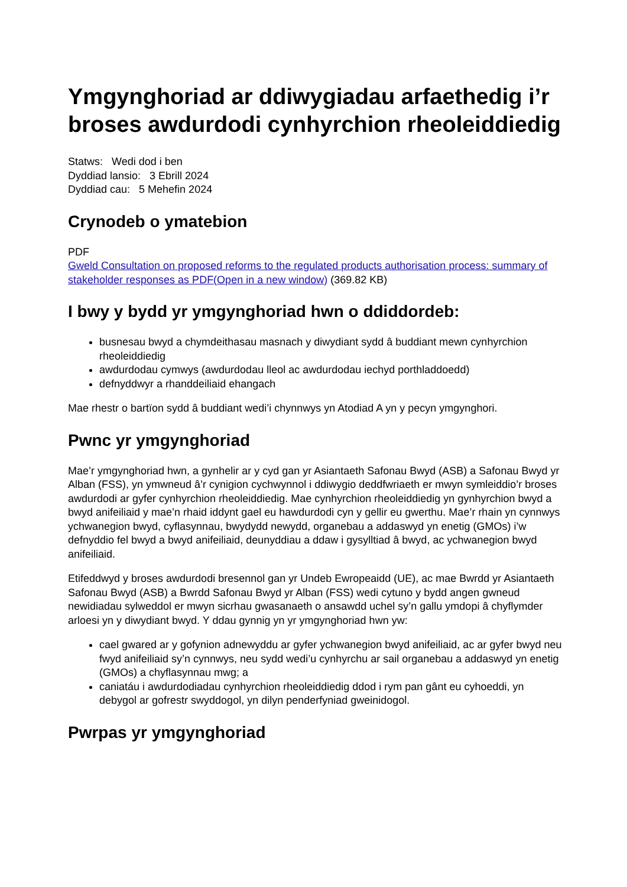Ymgynghoriad ar ddiwygiadau arfaethedig i’r broses awdurdodi cynhyrchion rheoleiddiedig
Statws: Wedi dod i ben
Dyddiad lansio: 3 Ebrill 2024
Dyddiad cau: 5 Mehefin 2024
Crynodeb o ymatebion
PDF
Gweld Consultation on proposed reforms to the regulated products authorisation process: summary of stakeholder responses as PDF(Open in a new window) (369.82 KB)
I bwy y bydd yr ymgynghoriad hwn o ddiddordeb:
busnesau bwyd a chymdeithasau masnach y diwydiant sydd â buddiant mewn cynhyrchion rheoleiddiedig
awdurdodau cymwys (awdurdodau lleol ac awdurdodau iechyd porthladdoedd)
defnyddwyr a rhanddeiliaid ehangach
Mae rhestr o bartïon sydd â buddiant wedi’i chynnwys yn Atodiad A yn y pecyn ymgynghori.
Pwnc yr ymgynghoriad
Mae’r ymgynghoriad hwn, a gynhelir ar y cyd gan yr Asiantaeth Safonau Bwyd (ASB) a Safonau Bwyd yr Alban (FSS), yn ymwneud â’r cynigion cychwynnol i ddiwygio deddfwriaeth er mwyn symleiddio’r broses awdurdodi ar gyfer cynhyrchion rheoleiddiedig. Mae cynhyrchion rheoleiddiedig yn gynhyrchion bwyd a bwyd anifeiliaid y mae’n rhaid iddynt gael eu hawdurdodi cyn y gellir eu gwerthu. Mae’r rhain yn cynnwys ychwanegion bwyd, cyflasynnau, bwydydd newydd, organebau a addaswyd yn enetig (GMOs) i’w defnyddio fel bwyd a bwyd anifeiliaid, deunyddiau a ddaw i gysylltiad â bwyd, ac ychwanegion bwyd anifeiliaid.
Etifeddwyd y broses awdurdodi bresennol gan yr Undeb Ewropeaidd (UE), ac mae Bwrdd yr Asiantaeth Safonau Bwyd (ASB) a Bwrdd Safonau Bwyd yr Alban (FSS) wedi cytuno y bydd angen gwneud newidiadau sylweddol er mwyn sicrhau gwasanaeth o ansawdd uchel sy’n gallu ymdopi â chyflymder arloesi yn y diwydiant bwyd. Y ddau gynnig yn yr ymgynghoriad hwn yw:
cael gwared ar y gofynion adnewyddu ar gyfer ychwanegion bwyd anifeiliaid, ac ar gyfer bwyd neu fwyd anifeiliaid sy’n cynnwys, neu sydd wedi’u cynhyrchu ar sail organebau a addaswyd yn enetig (GMOs) a chyflasynnau mwg; a
caniatáu i awdurdodiadau cynhyrchion rheoleiddiedig ddod i rym pan gânt eu cyhoeddi, yn debygol ar gofrestr swyddogol, yn dilyn penderfyniad gweinidogol.
Pwrpas yr ymgynghoriad